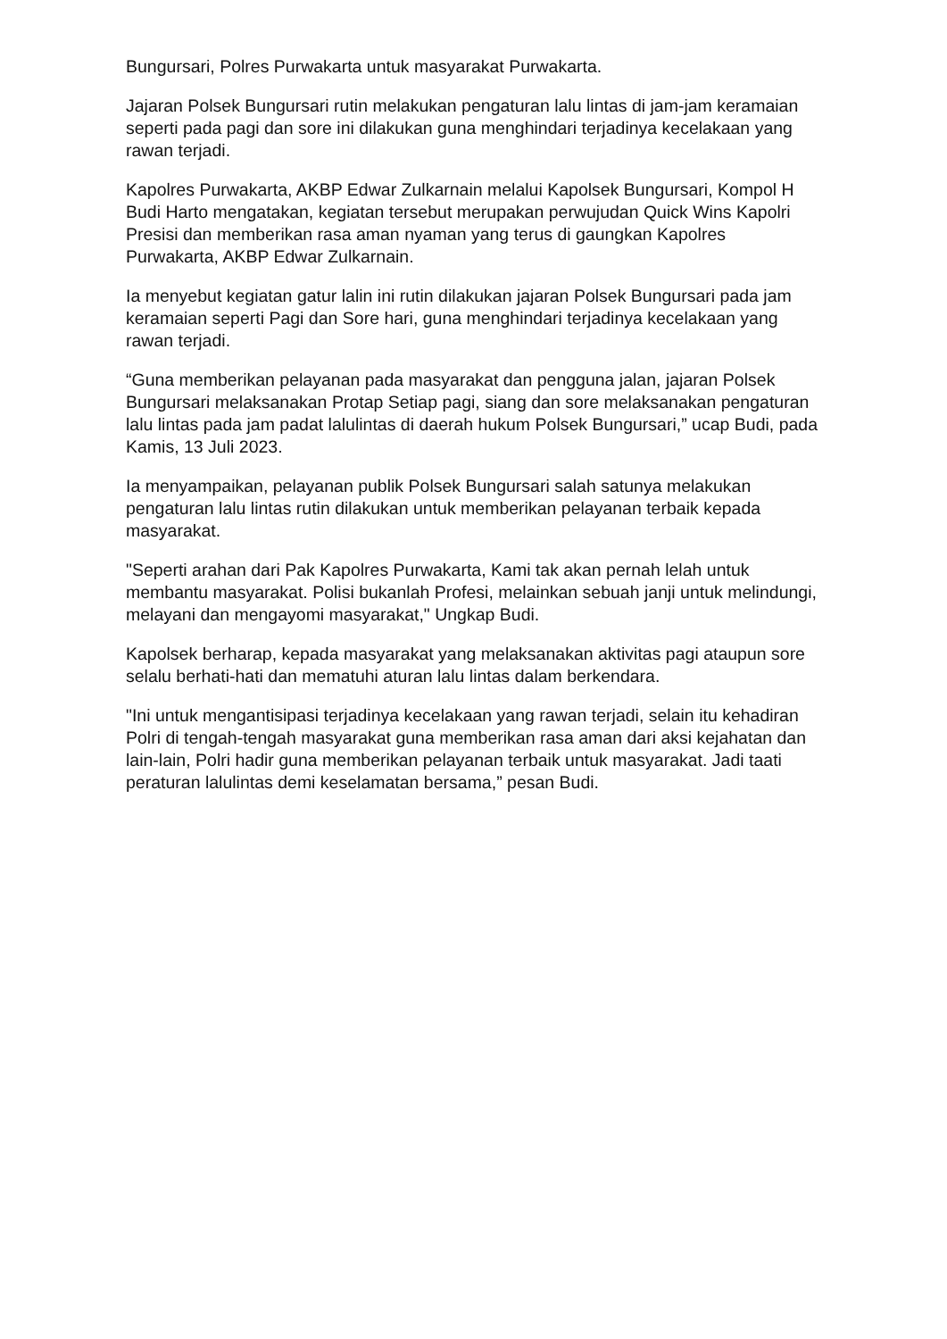Bungursari, Polres Purwakarta untuk masyarakat Purwakarta.
Jajaran Polsek Bungursari rutin melakukan pengaturan lalu lintas di jam-jam keramaian seperti pada pagi dan sore ini dilakukan guna menghindari terjadinya kecelakaan yang rawan terjadi.
Kapolres Purwakarta, AKBP Edwar Zulkarnain melalui Kapolsek Bungursari, Kompol H Budi Harto mengatakan, kegiatan tersebut merupakan perwujudan Quick Wins Kapolri Presisi dan memberikan rasa aman nyaman yang terus di gaungkan Kapolres Purwakarta, AKBP Edwar Zulkarnain.
Ia menyebut kegiatan gatur lalin ini rutin dilakukan jajaran Polsek Bungursari pada jam keramaian seperti Pagi dan Sore hari, guna menghindari terjadinya kecelakaan yang rawan terjadi.
“Guna memberikan pelayanan pada masyarakat dan pengguna jalan, jajaran Polsek Bungursari melaksanakan Protap Setiap pagi, siang dan sore melaksanakan pengaturan lalu lintas pada jam padat lalulintas di daerah hukum Polsek Bungursari,” ucap Budi, pada Kamis, 13 Juli 2023.
Ia menyampaikan, pelayanan publik Polsek Bungursari salah satunya melakukan pengaturan lalu lintas rutin dilakukan untuk memberikan pelayanan terbaik kepada masyarakat.
"Seperti arahan dari Pak Kapolres Purwakarta, Kami tak akan pernah lelah untuk membantu masyarakat. Polisi bukanlah Profesi, melainkan sebuah janji untuk melindungi, melayani dan mengayomi masyarakat," Ungkap Budi.
Kapolsek berharap, kepada masyarakat yang melaksanakan aktivitas pagi ataupun sore selalu berhati-hati dan mematuhi aturan lalu lintas dalam berkendara.
"Ini untuk mengantisipasi terjadinya kecelakaan yang rawan terjadi, selain itu kehadiran Polri di tengah-tengah masyarakat guna memberikan rasa aman dari aksi kejahatan dan lain-lain, Polri hadir guna memberikan pelayanan terbaik untuk masyarakat. Jadi taati peraturan lalulintas demi keselamatan bersama,” pesan Budi.